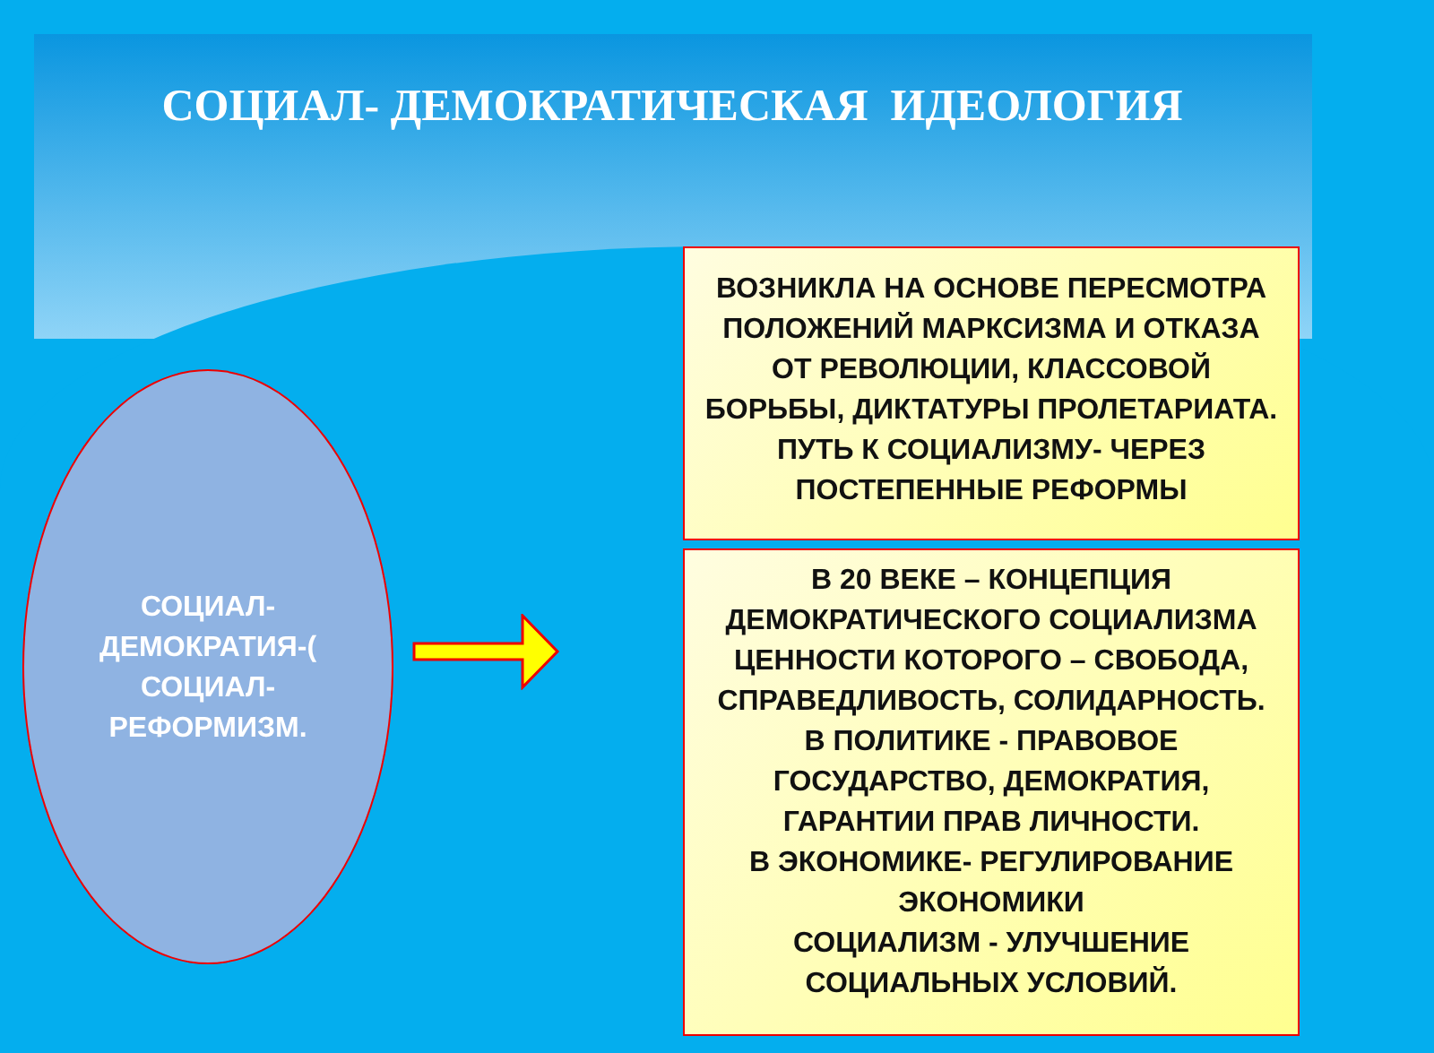СОЦИАЛ- ДЕМОКРАТИЧЕСКАЯ ИДЕОЛОГИЯ
СОЦИАЛ-
ДЕМОКРАТИЯ-(
СОЦИАЛ-
РЕФОРМИЗМ.
ВОЗНИКЛА НА ОСНОВЕ ПЕРЕСМОТРА
ПОЛОЖЕНИЙ МАРКСИЗМА И ОТКАЗА
ОТ РЕВОЛЮЦИИ, КЛАССОВОЙ
БОРЬБЫ, ДИКТАТУРЫ ПРОЛЕТАРИАТА.
ПУТЬ К СОЦИАЛИЗМУ- ЧЕРЕЗ
ПОСТЕПЕННЫЕ РЕФОРМЫ
В 20 ВЕКЕ – КОНЦЕПЦИЯ
ДЕМОКРАТИЧЕСКОГО СОЦИАЛИЗМА
ЦЕННОСТИ КОТОРОГО – СВОБОДА,
СПРАВЕДЛИВОСТЬ, СОЛИДАРНОСТЬ.
В ПОЛИТИКЕ - ПРАВОВОЕ
ГОСУДАРСТВО, ДЕМОКРАТИЯ,
ГАРАНТИИ ПРАВ ЛИЧНОСТИ.
В ЭКОНОМИКЕ- РЕГУЛИРОВАНИЕ
ЭКОНОМИКИ
СОЦИАЛИЗМ - УЛУЧШЕНИЕ
СОЦИАЛЬНЫХ УСЛОВИЙ.